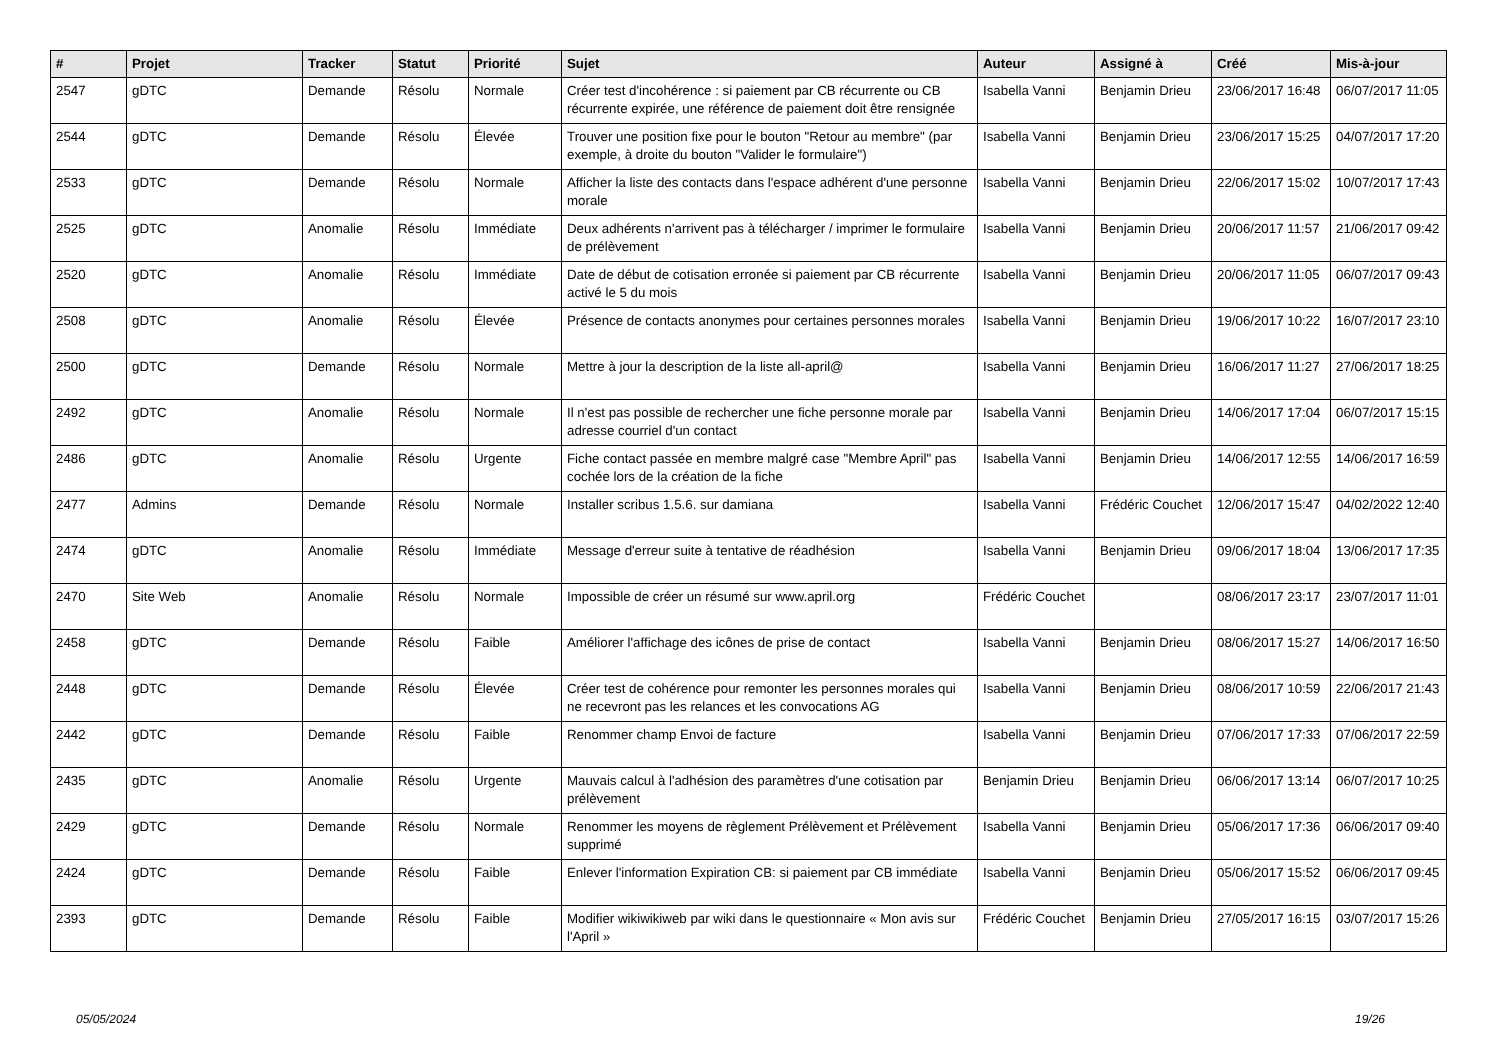| # | Projet | Tracker | Statut | Priorité | Sujet | Auteur | Assigné à | Créé | Mis-à-jour |
| --- | --- | --- | --- | --- | --- | --- | --- | --- | --- |
| 2547 | gDTC | Demande | Résolu | Normale | Créer test d'incohérence : si paiement par CB récurrente ou CB récurrente expirée, une référence de paiement doit être rensignée | Isabella Vanni | Benjamin Drieu | 23/06/2017 16:48 | 06/07/2017 11:05 |
| 2544 | gDTC | Demande | Résolu | Élevée | Trouver une position fixe pour le bouton "Retour au membre" (par exemple, à droite du bouton "Valider le formulaire") | Isabella Vanni | Benjamin Drieu | 23/06/2017 15:25 | 04/07/2017 17:20 |
| 2533 | gDTC | Demande | Résolu | Normale | Afficher la liste des contacts dans l'espace adhérent d'une personne morale | Isabella Vanni | Benjamin Drieu | 22/06/2017 15:02 | 10/07/2017 17:43 |
| 2525 | gDTC | Anomalie | Résolu | Immédiate | Deux adhérents n'arrivent pas à télécharger / imprimer le formulaire de prélèvement | Isabella Vanni | Benjamin Drieu | 20/06/2017 11:57 | 21/06/2017 09:42 |
| 2520 | gDTC | Anomalie | Résolu | Immédiate | Date de début de cotisation erronée si paiement par CB récurrente activé le 5 du mois | Isabella Vanni | Benjamin Drieu | 20/06/2017 11:05 | 06/07/2017 09:43 |
| 2508 | gDTC | Anomalie | Résolu | Élevée | Présence de contacts anonymes pour certaines personnes morales | Isabella Vanni | Benjamin Drieu | 19/06/2017 10:22 | 16/07/2017 23:10 |
| 2500 | gDTC | Demande | Résolu | Normale | Mettre à jour la description de la liste all-april@ | Isabella Vanni | Benjamin Drieu | 16/06/2017 11:27 | 27/06/2017 18:25 |
| 2492 | gDTC | Anomalie | Résolu | Normale | Il n'est pas possible de rechercher une fiche personne morale par adresse courriel d'un contact | Isabella Vanni | Benjamin Drieu | 14/06/2017 17:04 | 06/07/2017 15:15 |
| 2486 | gDTC | Anomalie | Résolu | Urgente | Fiche contact passée en membre malgré case "Membre April" pas cochée lors de la création de la fiche | Isabella Vanni | Benjamin Drieu | 14/06/2017 12:55 | 14/06/2017 16:59 |
| 2477 | Admins | Demande | Résolu | Normale | Installer scribus 1.5.6. sur damiana | Isabella Vanni | Frédéric Couchet | 12/06/2017 15:47 | 04/02/2022 12:40 |
| 2474 | gDTC | Anomalie | Résolu | Immédiate | Message d'erreur suite à tentative de réadhésion | Isabella Vanni | Benjamin Drieu | 09/06/2017 18:04 | 13/06/2017 17:35 |
| 2470 | Site Web | Anomalie | Résolu | Normale | Impossible de créer un résumé sur www.april.org | Frédéric Couchet | | 08/06/2017 23:17 | 23/07/2017 11:01 |
| 2458 | gDTC | Demande | Résolu | Faible | Améliorer l'affichage des icônes de prise de contact | Isabella Vanni | Benjamin Drieu | 08/06/2017 15:27 | 14/06/2017 16:50 |
| 2448 | gDTC | Demande | Résolu | Élevée | Créer test de cohérence pour remonter les personnes morales qui ne recevront pas les relances et les convocations AG | Isabella Vanni | Benjamin Drieu | 08/06/2017 10:59 | 22/06/2017 21:43 |
| 2442 | gDTC | Demande | Résolu | Faible | Renommer champ Envoi de facture | Isabella Vanni | Benjamin Drieu | 07/06/2017 17:33 | 07/06/2017 22:59 |
| 2435 | gDTC | Anomalie | Résolu | Urgente | Mauvais calcul à l'adhésion des paramètres d'une cotisation par prélèvement | Benjamin Drieu | Benjamin Drieu | 06/06/2017 13:14 | 06/07/2017 10:25 |
| 2429 | gDTC | Demande | Résolu | Normale | Renommer les moyens de règlement Prélèvement et Prélèvement supprimé | Isabella Vanni | Benjamin Drieu | 05/06/2017 17:36 | 06/06/2017 09:40 |
| 2424 | gDTC | Demande | Résolu | Faible | Enlever l'information Expiration CB: si paiement par CB immédiate | Isabella Vanni | Benjamin Drieu | 05/06/2017 15:52 | 06/06/2017 09:45 |
| 2393 | gDTC | Demande | Résolu | Faible | Modifier wikiwikiweb par wiki dans le questionnaire « Mon avis sur l'April » | Frédéric Couchet | Benjamin Drieu | 27/05/2017 16:15 | 03/07/2017 15:26 |
05/05/2024 19/26